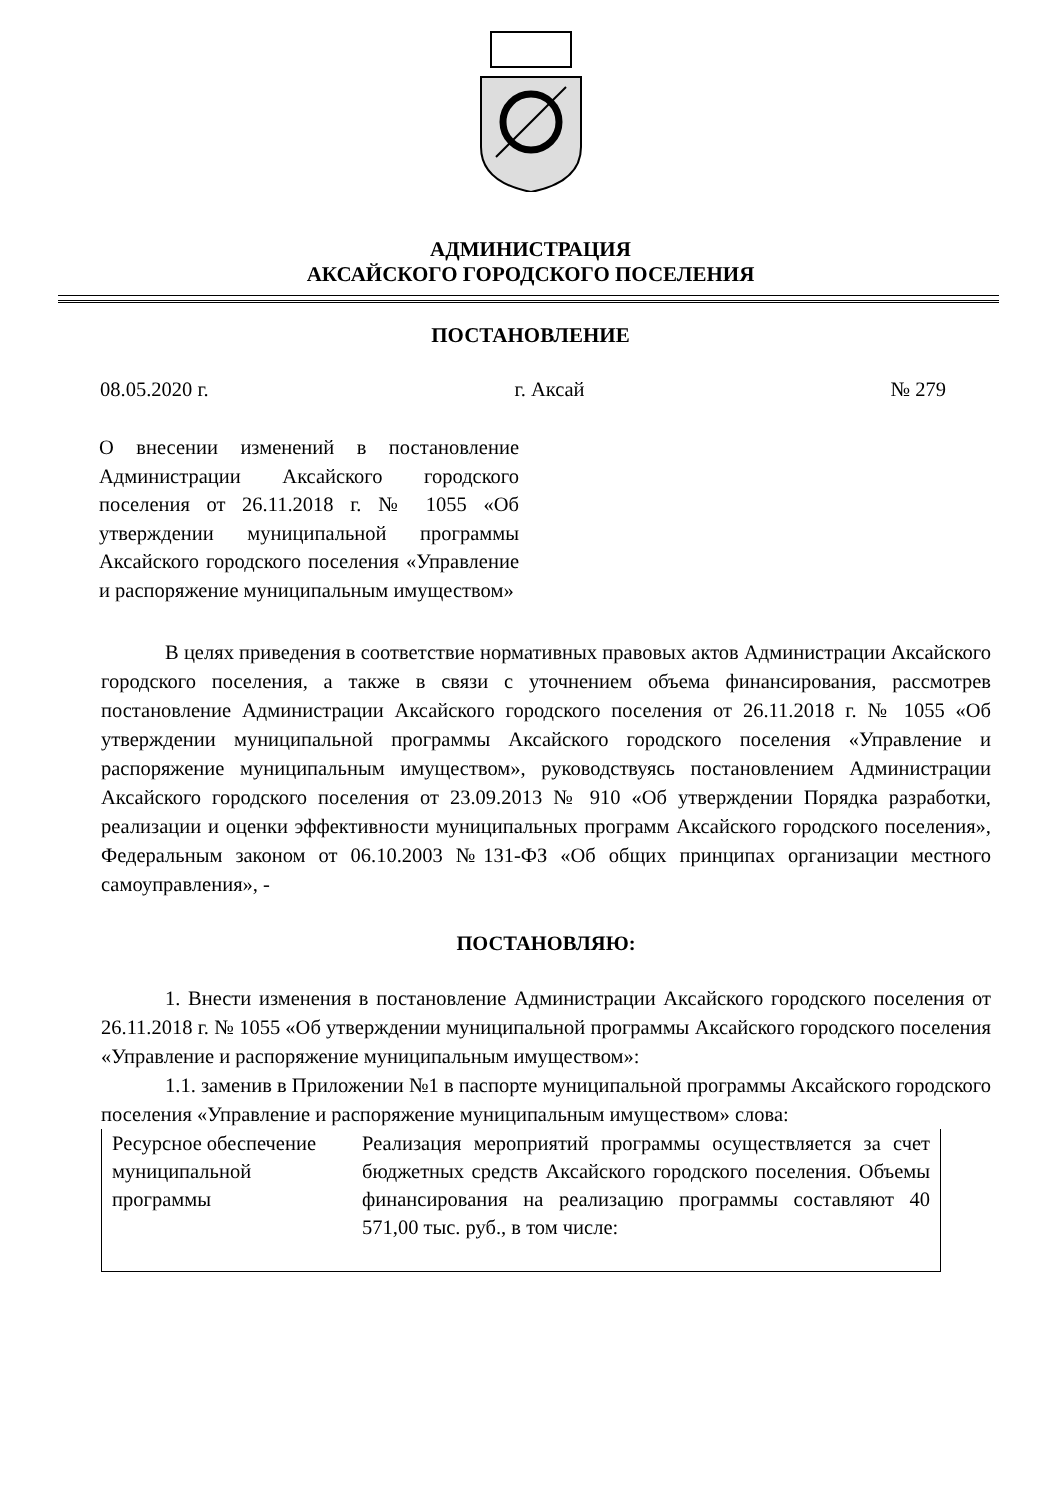АДМИНИСТРАЦИЯ
АКСАЙСКОГО ГОРОДСКОГО ПОСЕЛЕНИЯ
ПОСТАНОВЛЕНИЕ
08.05.2020 г. г. Аксай № 279
О внесении изменений в постановление Администрации Аксайского городского поселения от 26.11.2018 г. № 1055 «Об утверждении муниципальной программы Аксайского городского поселения «Управление и распоряжение муниципальным имуществом»
В целях приведения в соответствие нормативных правовых актов Администрации Аксайского городского поселения, а также в связи с уточнением объема финансирования, рассмотрев постановление Администрации Аксайского городского поселения от 26.11.2018 г. № 1055 «Об утверждении муниципальной программы Аксайского городского поселения «Управление и распоряжение муниципальным имуществом», руководствуясь постановлением Администрации Аксайского городского поселения от 23.09.2013 № 910 «Об утверждении Порядка разработки, реализации и оценки эффективности муниципальных программ Аксайского городского поселения», Федеральным законом от 06.10.2003 №131-ФЗ «Об общих принципах организации местного самоуправления», -
ПОСТАНОВЛЯЮ:
1. Внести изменения в постановление Администрации Аксайского городского поселения от 26.11.2018 г. № 1055 «Об утверждении муниципальной программы Аксайского городского поселения «Управление и распоряжение муниципальным имуществом»:
1.1. заменив в Приложении №1 в паспорте муниципальной программы Аксайского городского поселения «Управление и распоряжение муниципальным имуществом» слова:
| Ресурсное обеспечение муниципальной программы | Реализация мероприятий программы осуществляется за счет бюджетных средств Аксайского городского поселения. Объемы финансирования на реализацию программы составляют 40 571,00 тыс. руб., в том числе: |